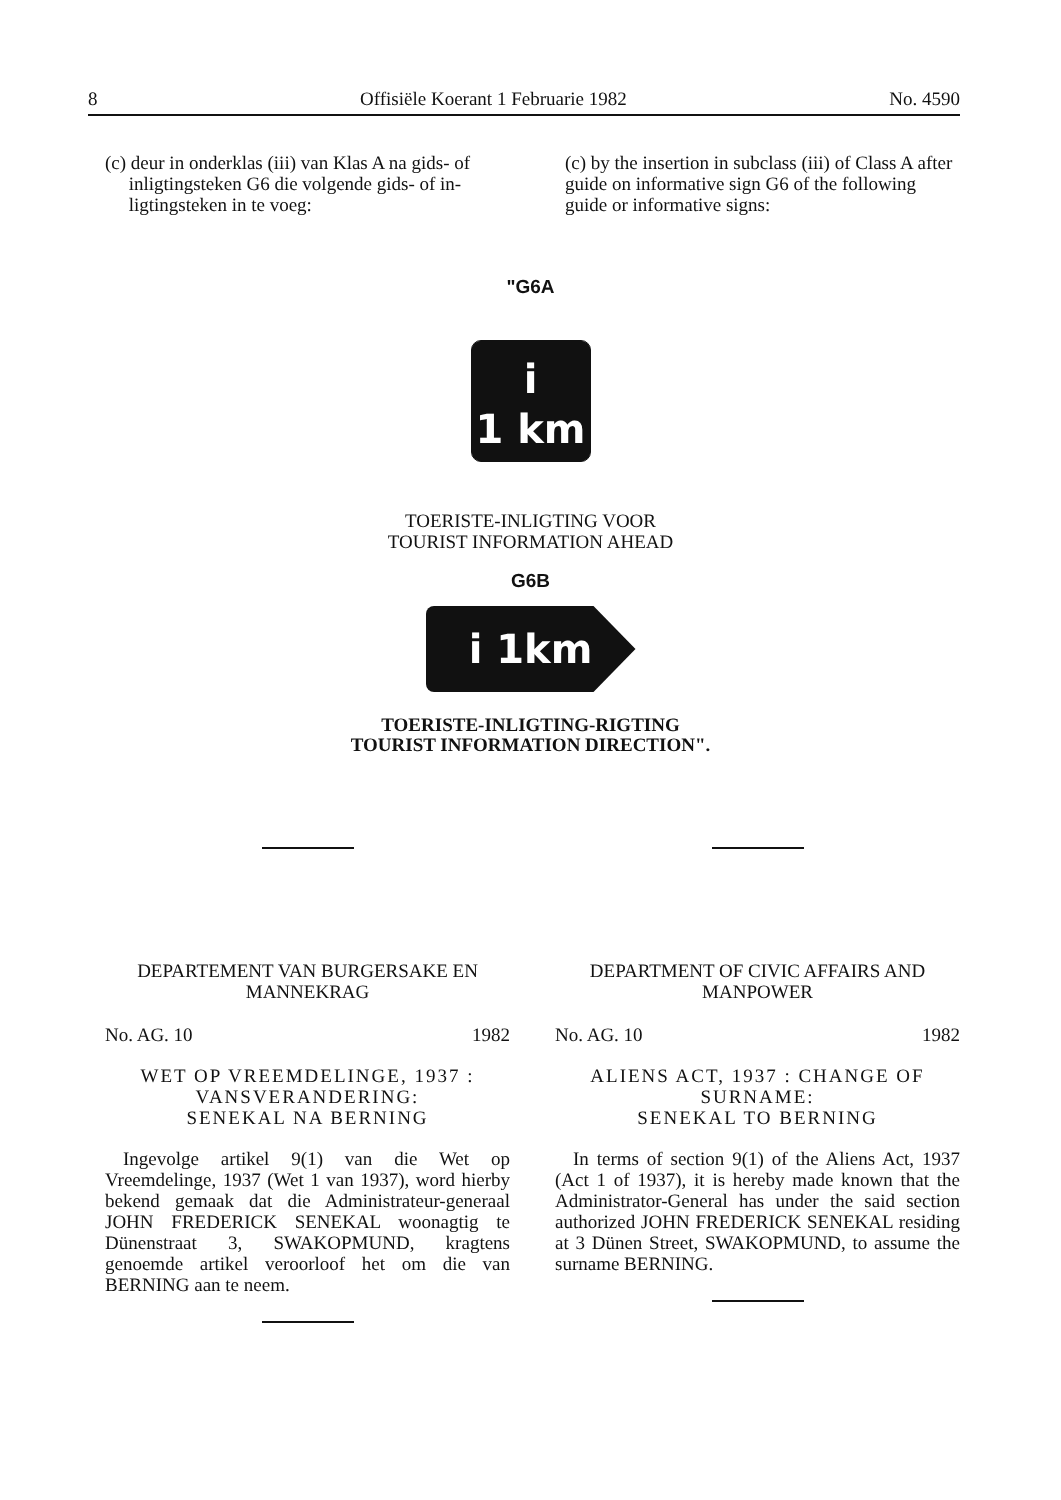8 Offisiële Koerant 1 Februarie 1982 No. 4590
(c) deur in onderklas (iii) van Klas A na gids- of
inligtingsteken G6 die volgende gids- of in-
ligtingsteken in te voeg:
(c) by the insertion in subclass (iii) of Class A after guide on informative sign G6 of the following guide or informative signs:
"G6A
i
1 km
TOERISTE-INLIGTING VOOR
TOURIST INFORMATION AHEAD
G6B
i 1km
TOERISTE-INLIGTING-RIGTING
TOURIST INFORMATION DIRECTION".
DEPARTEMENT VAN BURGERSAKE EN MANNEKRAG
No. AG. 10 1982
WET OP VREEMDELINGE, 1937 : VANSVERANDERING:
SENEKAL NA BERNING
Ingevolge artikel 9(1) van die Wet op Vreemdelinge, 1937 (Wet 1 van 1937), word hierby bekend gemaak dat die Administrateur-generaal JOHN FREDERICK SENEKAL woonagtig te Dünenstraat 3, SWAKOPMUND, kragtens genoemde artikel veroorloof het om die van BERNING aan te neem.
DEPARTMENT OF CIVIC AFFAIRS AND MANPOWER
No. AG. 10 1982
ALIENS ACT, 1937 : CHANGE OF SURNAME:
SENEKAL TO BERNING
In terms of section 9(1) of the Aliens Act, 1937 (Act 1 of 1937), it is hereby made known that the Administrator-General has under the said section authorized JOHN FREDERICK SENEKAL residing at 3 Dünen Street, SWAKOPMUND, to assume the surname BERNING.